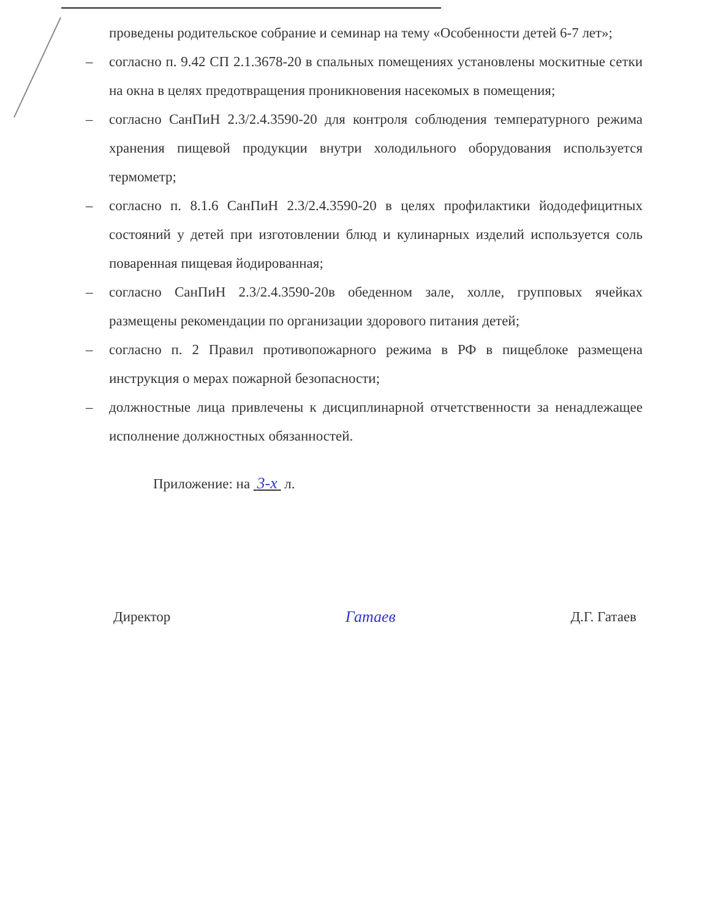проведены родительское собрание и семинар на тему «Особенности детей 6-7 лет»;
– согласно п. 9.42 СП 2.1.3678-20 в спальных помещениях установлены москитные сетки на окна в целях предотвращения проникновения насекомых в помещения;
– согласно СанПиН 2.3/2.4.3590-20 для контроля соблюдения температурного режима хранения пищевой продукции внутри холодильного оборудования используется термометр;
– согласно п. 8.1.6 СанПиН 2.3/2.4.3590-20 в целях профилактики йододефицитных состояний у детей при изготовлении блюд и кулинарных изделий используется соль поваренная пищевая йодированная;
– согласно СанПиН 2.3/2.4.3590-20в обеденном зале, холле, групповых ячейках размещены рекомендации по организации здорового питания детей;
– согласно п. 2 Правил противопожарного режима в РФ в пищеблоке размещена инструкция о мерах пожарной безопасности;
– должностные лица привлечены к дисциплинарной отчетственности за ненадлежащее исполнение должностных обязанностей.
Приложение: на 3-х л.
Директор Гатаев Д.Г. Гатаев